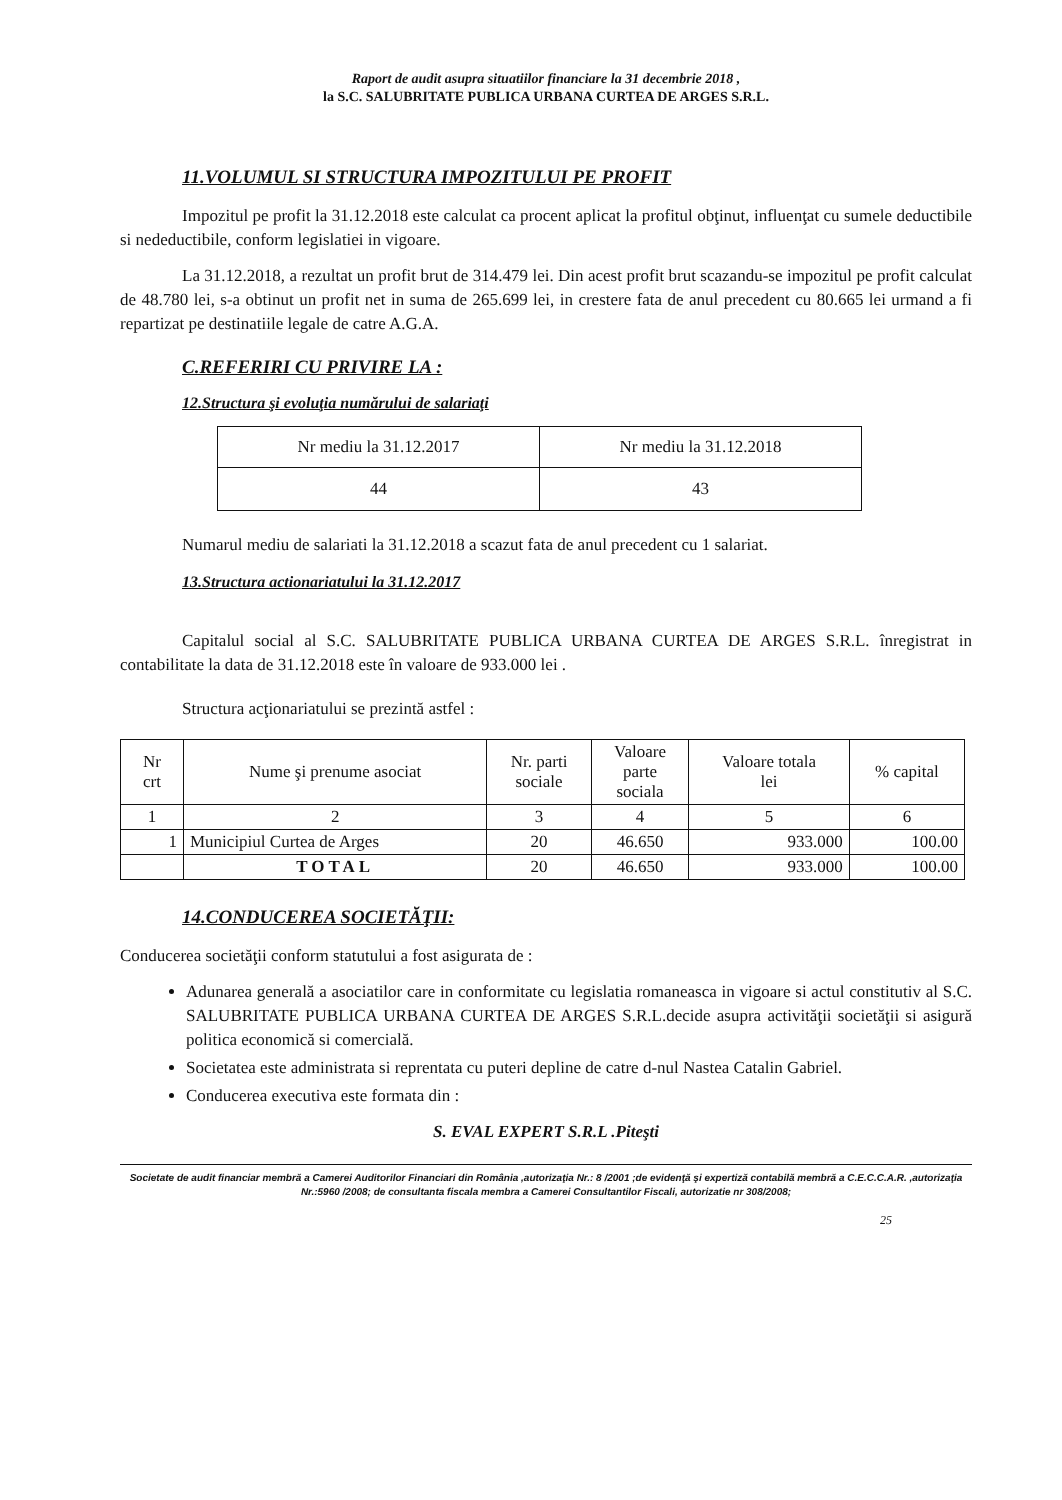Raport de audit asupra situatiilor financiare la 31 decembrie 2018 ,
la S.C. SALUBRITATE PUBLICA URBANA CURTEA DE ARGES S.R.L.
11.VOLUMUL SI STRUCTURA IMPOZITULUI PE PROFIT
Impozitul pe profit la 31.12.2018 este calculat ca procent aplicat la profitul obţinut, influenţat cu sumele deductibile si nedeductibile, conform legislatiei in vigoare.
La 31.12.2018, a rezultat un profit brut de 314.479 lei. Din acest profit brut scazandu-se impozitul pe profit calculat de 48.780 lei, s-a obtinut un profit net in suma de 265.699 lei, in crestere fata de anul precedent cu 80.665 lei urmand a fi repartizat pe destinatiile legale de catre A.G.A.
C.REFERIRI CU PRIVIRE LA :
12.Structura şi evoluţia numărului de salariaţi
| Nr mediu la 31.12.2017 | Nr mediu la 31.12.2018 |
| 44 | 43 |
Numarul mediu de salariati la 31.12.2018 a scazut fata de anul precedent cu 1 salariat.
13.Structura actionariatului la 31.12.2017
Capitalul social al S.C. SALUBRITATE PUBLICA URBANA CURTEA DE ARGES S.R.L. înregistrat in contabilitate la data de 31.12.2018 este în valoare de 933.000 lei .
Structura acţionariatului se prezintă astfel :
| Nr crt | Nume şi prenume asociat | Nr. parti sociale | Valoare parte sociala | Valoare totala lei | % capital |
| --- | --- | --- | --- | --- | --- |
| 1 | 2 | 3 | 4 | 5 | 6 |
| 1 | Municipiul Curtea de Arges | 20 | 46.650 | 933.000 | 100.00 |
| | TOTAL | 20 | 46.650 | 933.000 | 100.00 |
14.CONDUCEREA SOCIETĂŢII:
Conducerea societăţii conform statutului a fost asigurata de :
Adunarea generală a asociatilor care in conformitate cu legislatia romaneasca in vigoare si actul constitutiv al S.C. SALUBRITATE PUBLICA URBANA CURTEA DE ARGES S.R.L.decide asupra activităţii societăţii si asigură politica economică si comercială.
Societatea este administrata si reprentata cu puteri depline de catre d-nul Nastea Catalin Gabriel.
Conducerea executiva este formata din :
S. EVAL EXPERT S.R.L .Piteşti
Societate de audit financiar membră a Camerei Auditorilor Financiari din România ,autorizaţia Nr.: 8 /2001 ;de evidenţă şi expertiză contabilă membră a C.E.C.C.A.R. ,autorizaţia Nr.:5960 /2008; de consultanta fiscala membra a Camerei Consultantilor Fiscali, autorizatie nr 308/2008;
25